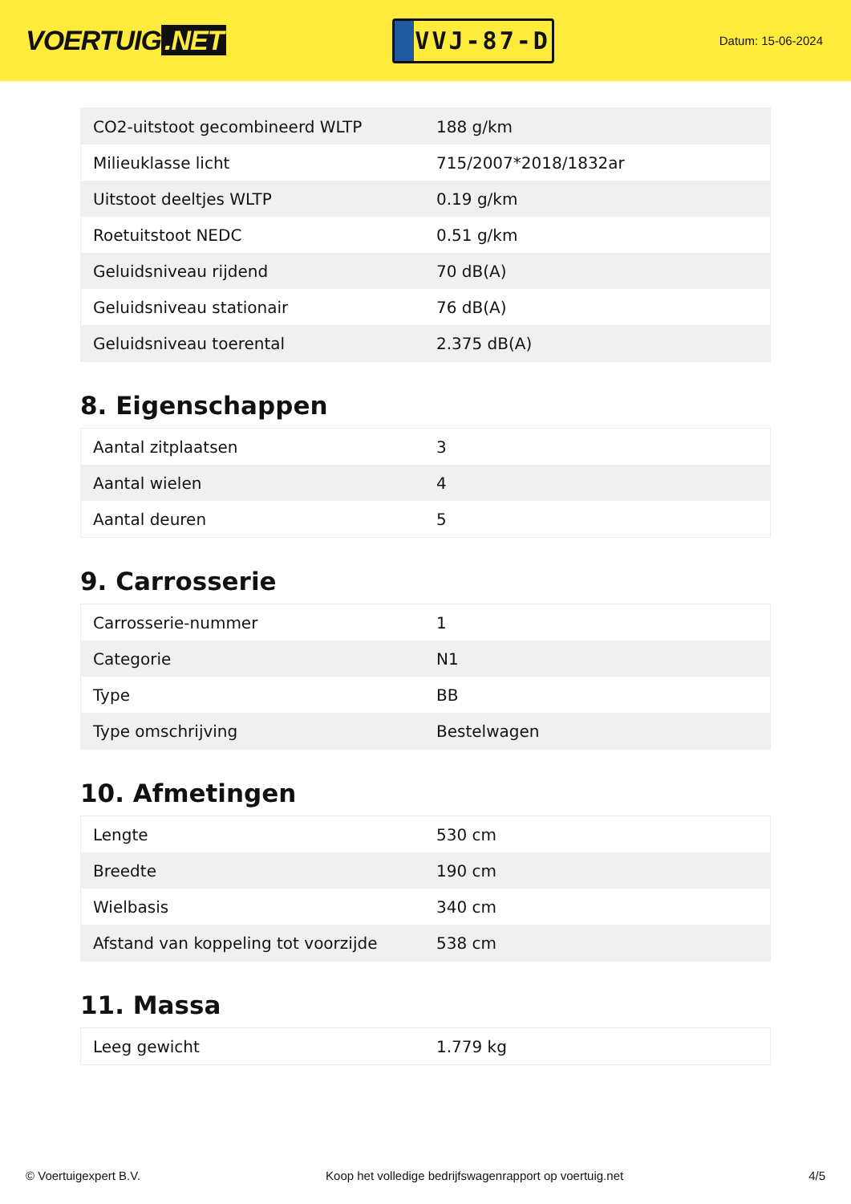VOERTUIG.NET
VVJ-87-D
Datum: 15-06-2024
| CO2-uitstoot gecombineerd WLTP | 188 g/km |
| Milieuklasse licht | 715/2007*2018/1832ar |
| Uitstoot deeltjes WLTP | 0.19 g/km |
| Roetuitstoot NEDC | 0.51 g/km |
| Geluidsniveau rijdend | 70 dB(A) |
| Geluidsniveau stationair | 76 dB(A) |
| Geluidsniveau toerental | 2.375 dB(A) |
8. Eigenschappen
| Aantal zitplaatsen | 3 |
| Aantal wielen | 4 |
| Aantal deuren | 5 |
9. Carrosserie
| Carrosserie-nummer | 1 |
| Categorie | N1 |
| Type | BB |
| Type omschrijving | Bestelwagen |
10. Afmetingen
| Lengte | 530 cm |
| Breedte | 190 cm |
| Wielbasis | 340 cm |
| Afstand van koppeling tot voorzijde | 538 cm |
11. Massa
| Leeg gewicht | 1.779 kg |
© Voertuigexpert B.V. Koop het volledige bedrijfswagenrapport op voertuig.net 4/5